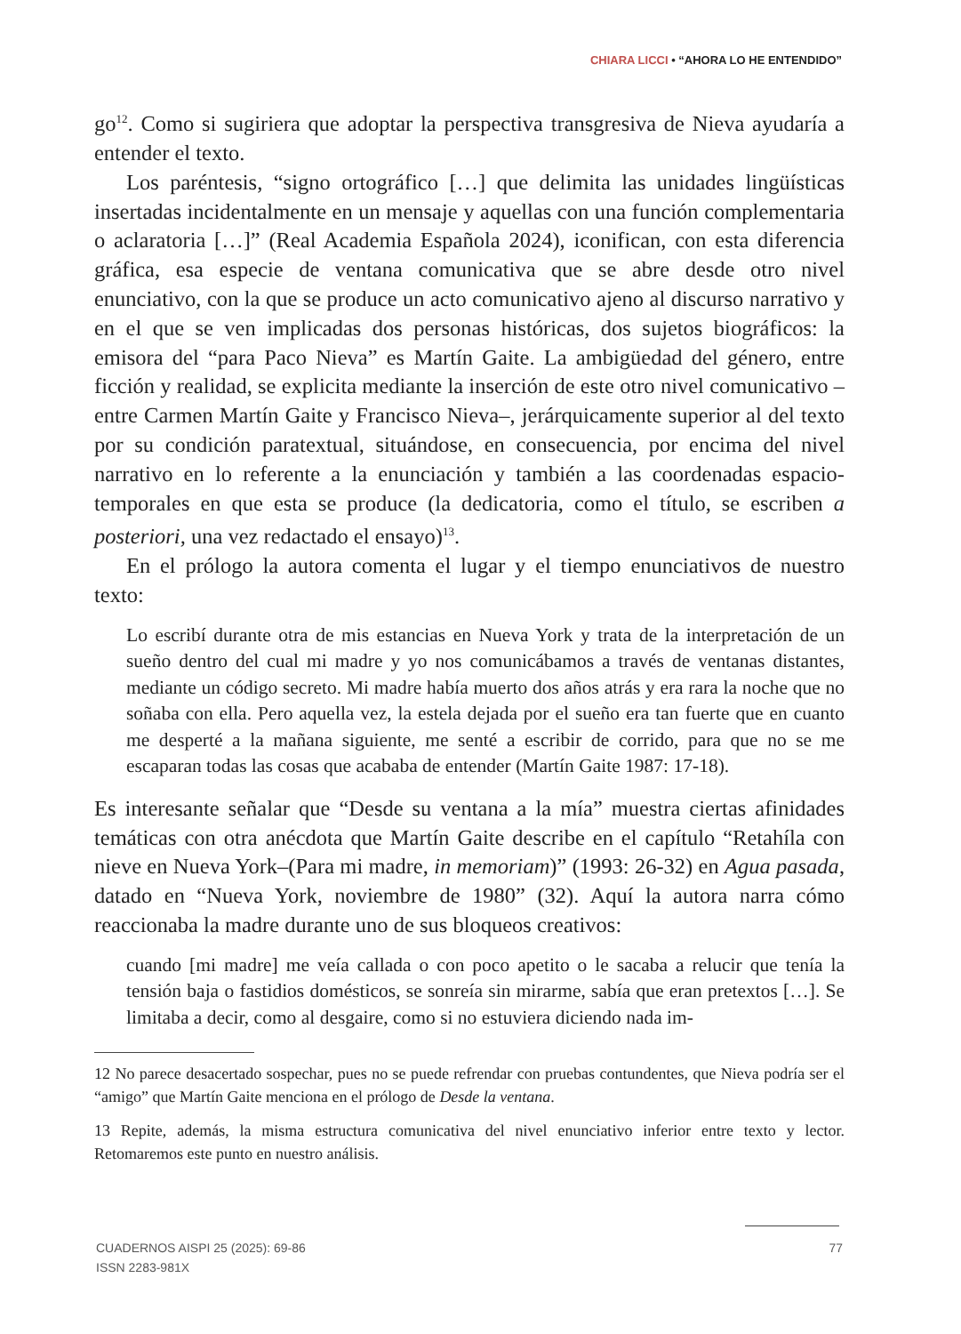CHIARA LICCI • “AHORA LO HE ENTENDIDO”
go<sup>12</sup>. Como si sugiriera que adoptar la perspectiva transgresiva de Nieva ayudaría a entender el texto.
Los paréntesis, “signo ortográfico […] que delimita las unidades lingüísticas insertadas incidentalmente en un mensaje y aquellas con una función complementaria o aclaratoria […]” (Real Academia Española 2024), iconifican, con esta diferencia gráfica, esa especie de ventana comunicativa que se abre desde otro nivel enunciativo, con la que se produce un acto comunicativo ajeno al discurso narrativo y en el que se ven implicadas dos personas históricas, dos sujetos biográficos: la emisora del “para Paco Nieva” es Martín Gaite. La ambigüedad del género, entre ficción y realidad, se explicita mediante la inserción de este otro nivel comunicativo –entre Carmen Martín Gaite y Francisco Nieva–, jerárquicamente superior al del texto por su condición paratextual, situándose, en consecuencia, por encima del nivel narrativo en lo referente a la enunciación y también a las coordenadas espacio-temporales en que esta se produce (la dedicatoria, como el título, se escriben a posteriori, una vez redactado el ensayo)<sup>13</sup>.
En el prólogo la autora comenta el lugar y el tiempo enunciativos de nuestro texto:
Lo escribí durante otra de mis estancias en Nueva York y trata de la interpretación de un sueño dentro del cual mi madre y yo nos comunicábamos a través de ventanas distantes, mediante un código secreto. Mi madre había muerto dos años atrás y era rara la noche que no soñaba con ella. Pero aquella vez, la estela dejada por el sueño era tan fuerte que en cuanto me desperté a la mañana siguiente, me senté a escribir de corrido, para que no se me escaparan todas las cosas que acababa de entender (Martín Gaite 1987: 17-18).
Es interesante señalar que “Desde su ventana a la mía” muestra ciertas afinidades temáticas con otra anécdota que Martín Gaite describe en el capítulo “Retahíla con nieve en Nueva York–(Para mi madre, in memoriam)” (1993: 26-32) en Agua pasada, datado en “Nueva York, noviembre de 1980” (32). Aquí la autora narra cómo reaccionaba la madre durante uno de sus bloqueos creativos:
cuando [mi madre] me veía callada o con poco apetito o le sacaba a relucir que tenía la tensión baja o fastidios domésticos, se sonreía sin mirarme, sabía que eran pretextos […]. Se limitaba a decir, como al desgaire, como si no estuviera diciendo nada im-
12 No parece desacertado sospechar, pues no se puede refrendar con pruebas contundentes, que Nieva podría ser el “amigo” que Martín Gaite menciona en el prólogo de Desde la ventana.
13 Repite, además, la misma estructura comunicativa del nivel enunciativo inferior entre texto y lector. Retomaremos este punto en nuestro análisis.
77 CUADERNOS AISPI 25 (2025): 69-86
ISSN 2283-981X